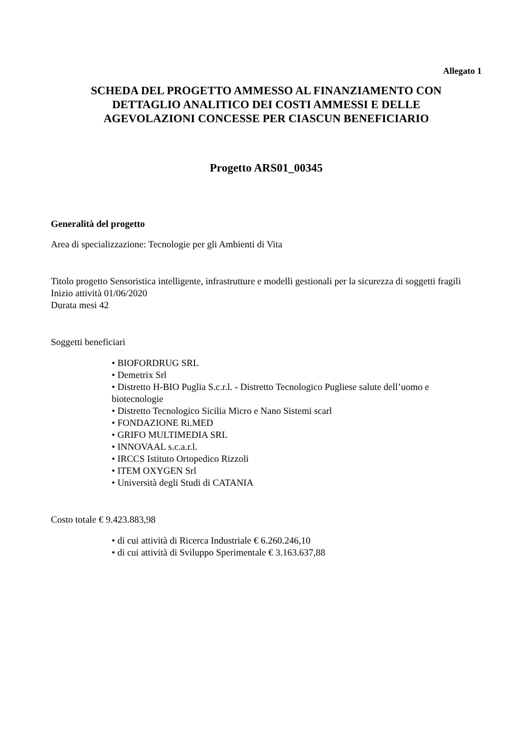Allegato 1
SCHEDA DEL PROGETTO AMMESSO AL FINANZIAMENTO CON
DETTAGLIO ANALITICO DEI COSTI AMMESSI E DELLE
AGEVOLAZIONI CONCESSE PER CIASCUN BENEFICIARIO
Progetto ARS01_00345
Generalità del progetto
Area di specializzazione: Tecnologie per gli Ambienti di Vita
Titolo progetto Sensoristica intelligente, infrastrutture e modelli gestionali per la sicurezza di soggetti fragili
Inizio attività 01/06/2020
Durata mesi 42
Soggetti beneficiari
• BIOFORDRUG SRL
• Demetrix Srl
• Distretto H-BIO Puglia S.c.r.l. - Distretto Tecnologico Pugliese salute dell’uomo e biotecnologie
• Distretto Tecnologico Sicilia Micro e Nano Sistemi scarl
• FONDAZIONE Ri.MED
• GRIFO MULTIMEDIA SRL
• INNOVAAL s.c.a.r.l.
• IRCCS Istituto Ortopedico Rizzoli
• ITEM OXYGEN Srl
• Università degli Studi di CATANIA
Costo totale € 9.423.883,98
• di cui attività di Ricerca Industriale € 6.260.246,10
• di cui attività di Sviluppo Sperimentale € 3.163.637,88